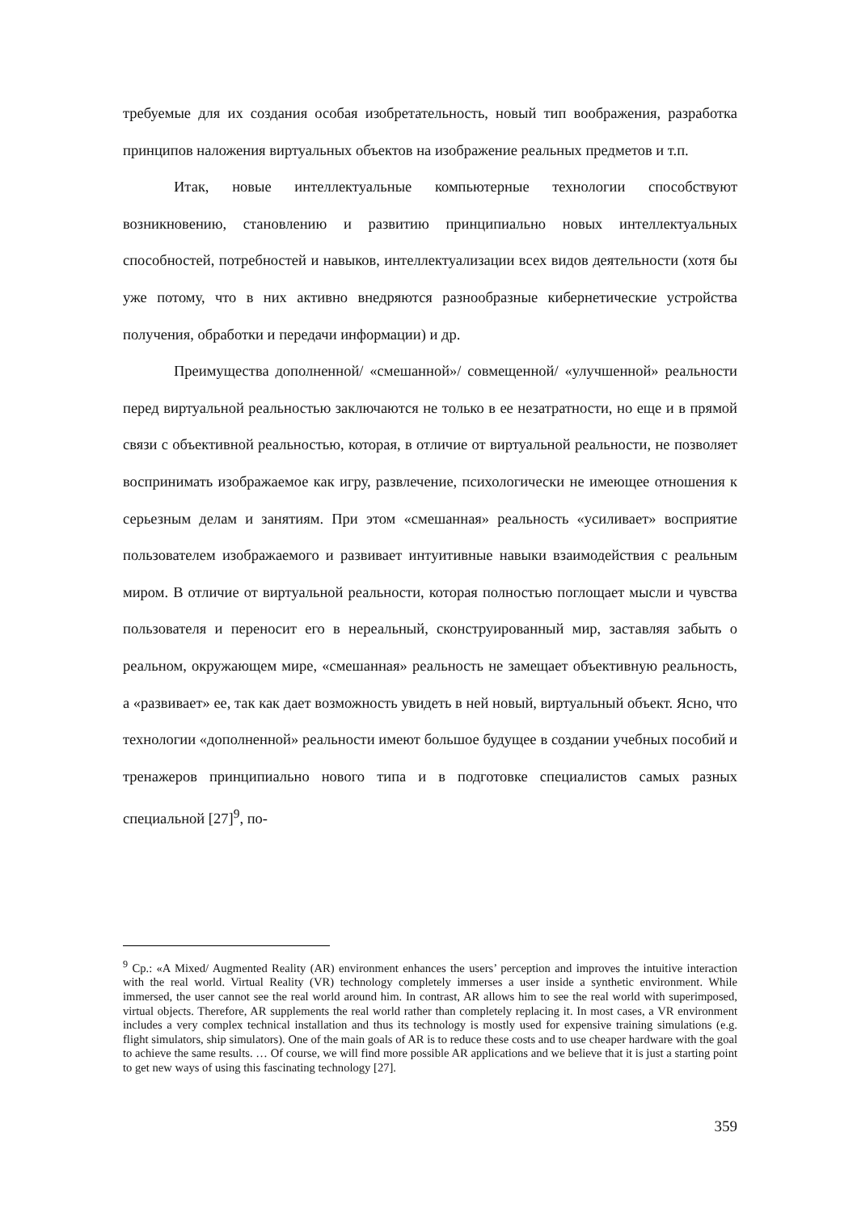требуемые для их создания особая изобретательность, новый тип воображения, разработка принципов наложения виртуальных объектов на изображение реальных предметов и т.п.
Итак, новые интеллектуальные компьютерные технологии способствуют возникновению, становлению и развитию принципиально новых интеллектуальных способностей, потребностей и навыков, интеллектуализации всех видов деятельности (хотя бы уже потому, что в них активно внедряются разнообразные кибернетические устройства получения, обработки и передачи информации) и др.
Преимущества дополненной/ «смешанной»/ совмещенной/ «улучшенной» реальности перед виртуальной реальностью заключаются не только в ее незатратности, но еще и в прямой связи с объективной реальностью, которая, в отличие от виртуальной реальности, не позволяет воспринимать изображаемое как игру, развлечение, психологически не имеющее отношения к серьезным делам и занятиям. При этом «смешанная» реальность «усиливает» восприятие пользователем изображаемого и развивает интуитивные навыки взаимодействия с реальным миром. В отличие от виртуальной реальности, которая полностью поглощает мысли и чувства пользователя и переносит его в нереальный, сконструированный мир, заставляя забыть о реальном, окружающем мире, «смешанная» реальность не замещает объективную реальность, а «развивает» ее, так как дает возможность увидеть в ней новый, виртуальный объект. Ясно, что технологии «дополненной» реальности имеют большое будущее в создании учебных пособий и тренажеров принципиально нового типа и в подготовке специалистов самых разных специальной [27]<sup>9</sup>, по-
<sup>9</sup> Ср.: «A Mixed/ Augmented Reality (AR) environment enhances the users’ perception and improves the intuitive interaction with the real world. Virtual Reality (VR) technology completely immerses a user inside a synthetic environment. While immersed, the user cannot see the real world around him. In contrast, AR allows him to see the real world with superimposed, virtual objects. Therefore, AR supplements the real world rather than completely replacing it. In most cases, a VR environment includes a very complex technical installation and thus its technology is mostly used for expensive training simulations (e.g. flight simulators, ship simulators). One of the main goals of AR is to reduce these costs and to use cheaper hardware with the goal to achieve the same results. … Of course, we will find more possible AR applications and we believe that it is just a starting point to get new ways of using this fascinating technology [27].
359